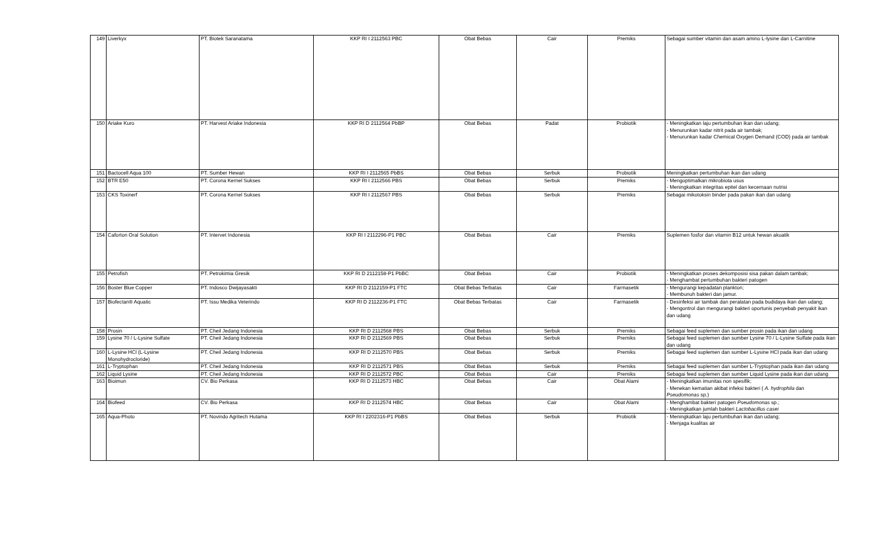| 149 | Liverkyx | PT. Biotek Saranatama | KKP RI I 2112563 PBC | Obat Bebas | Cair | Premiks | Sebagai sumber vitamin dan asam amino L-lysine dan L-Carnitine |
| 150 | Ariake Kuro | PT. Harvest Ariake Indonesia | KKP RI D 2112564 PbBP | Obat Bebas | Padat | Probiotik | - Meningkatkan laju pertumbuhan ikan dan udang; - Menurunkan kadar nitrit pada air tambak; - Menurunkan kadar Chemical Oxygen Demand (COD) pada air tambak |
| 151 | Bactocell Aqua 100 | PT. Sumber Hewan | KKP RI I 2112565 PbBS | Obat Bebas | Serbuk | Probiotik | Meningkatkan pertumbuhan ikan dan udang |
| 152 | BTR E50 | PT. Corona Kernel Sukses | KKP RI I 2112566 PBS | Obat Bebas | Serbuk | Premiks | - Mengoptimalkan mikrobiota usus - Meningkatkan integritas epitel dan kecernaan nutrisi |
| 153 | CKS Toxinerf | PT. Corona Kernel Sukses | KKP RI I 2112567 PBS | Obat Bebas | Serbuk | Premiks | Sebagai mikotoksin binder pada pakan ikan dan udang |
| 154 | Caforton Oral Solution | PT. Intervet Indonesia | KKP RI I 2112296-P1 PBC | Obat Bebas | Cair | Premiks | Suplemen fosfor dan vitamin B12 untuk hewan akuatik |
| 155 | Petrofish | PT. Petrokimia Gresik | KKP RI D 2112158-P1 PbBC | Obat Bebas | Cair | Probiotik | - Meningkatkan proses dekomposisi sisa pakan dalam tambak; - Menghambat pertumbuhan bakteri patogen |
| 156 | Boster Blue Copper | PT. Indosco Dwijayasakti | KKP RI D 2112159-P1 FTC | Obat Bebas Terbatas | Cair | Farmasetik | - Mengurangi kepadatan plankton; - Membunuh bakteri dan jamur. |
| 157 | Biofectan® Aquatic | PT. Issu Medika Veterindo | KKP RI D 2112236-P1 FTC | Obat Bebas Terbatas | Cair | Farmasetik | - Desinfeksi air tambak dan peralatan pada budidaya ikan dan udang; - Mengontrol dan mengurangi bakteri oportunis penyebab penyakit ikan dan udang |
| 158 | Prosin | PT. Cheil Jedang Indonesia | KKP RI D 2112568 PBS | Obat Bebas | Serbuk | Premiks | Sebagai feed suplemen dan sumber prosin pada ikan dan udang |
| 159 | Lysine 70 / L-Lysine Sulfate | PT. Cheil Jedang Indonesia | KKP RI D 2112569 PBS | Obat Bebas | Serbuk | Premiks | Sebagai feed suplemen dan sumber Lysine 70 / L-Lysine Sulfate pada ikan dan udang |
| 160 | L-Lysine HCl (L-Lysine Monohydrocloride) | PT. Cheil Jedang Indonesia | KKP RI D 2112570 PBS | Obat Bebas | Serbuk | Premiks | Sebagai feed suplemen dan sumber L-Lysine HCl pada ikan dan udang |
| 161 | L-Tryptophan | PT. Cheil Jedang Indonesia | KKP RI D 2112571 PBS | Obat Bebas | Serbuk | Premiks | Sebagai feed suplemen dan sumber L-Tryptophan pada ikan dan udang |
| 162 | Liquid Lysine | PT. Cheil Jedang Indonesia | KKP RI D 2112572 PBC | Obat Bebas | Cair | Premiks | Sebagai feed suplemen dan sumber Liquid Lysine pada ikan dan udang |
| 163 | Bioimun | CV. Bio Perkasa | KKP RI D 2112573 HBC | Obat Bebas | Cair | Obat Alami | - Meningkatkan imunitas non spesifik; - Menekan kematian akibat infeksi bakteri ( A. hydrophila dan Pseudomonas sp.) |
| 164 | Biofeed | CV. Bio Perkasa | KKP RI D 2112574 HBC | Obat Bebas | Cair | Obat Alami | - Menghambat bakteri patogen Pseudomonas sp.; - Meningkatkan jumlah bakteri Lactobacillus casei |
| 165 | Aqua-Photo | PT. Novindo Agritech Hutama | KKP RI I 2202316-P1 PbBS | Obat Bebas | Serbuk | Probiotik | - Meningkatkan laju pertumbuhan ikan dan udang; - Menjaga kualitas air |